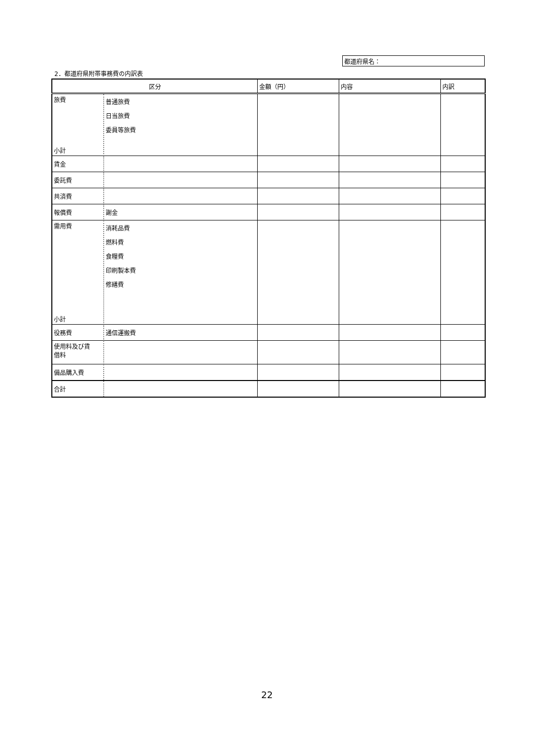都道府県名：
2．都道府県附帯事務費の内訳表
| 区分 | | 金額（円） | 内容 | 内訳 |
| --- | --- | --- | --- | --- |
| 旅費 小計 | 普通旅費 日当旅費 委員等旅費 | | | |
| 賃金 | | | | |
| 委託費 | | | | |
| 共済費 | | | | |
| 報償費 | 謝金 | | | |
| 需用費 小計 | 消耗品費 燃料費 食糧費 印刷製本費 修繕費 | | | |
| 役務費 | 通信運搬費 | | | |
| 使用料及び賃 借料 | | | | |
| 備品購入費 | | | | |
| 合計 | | | | |
22